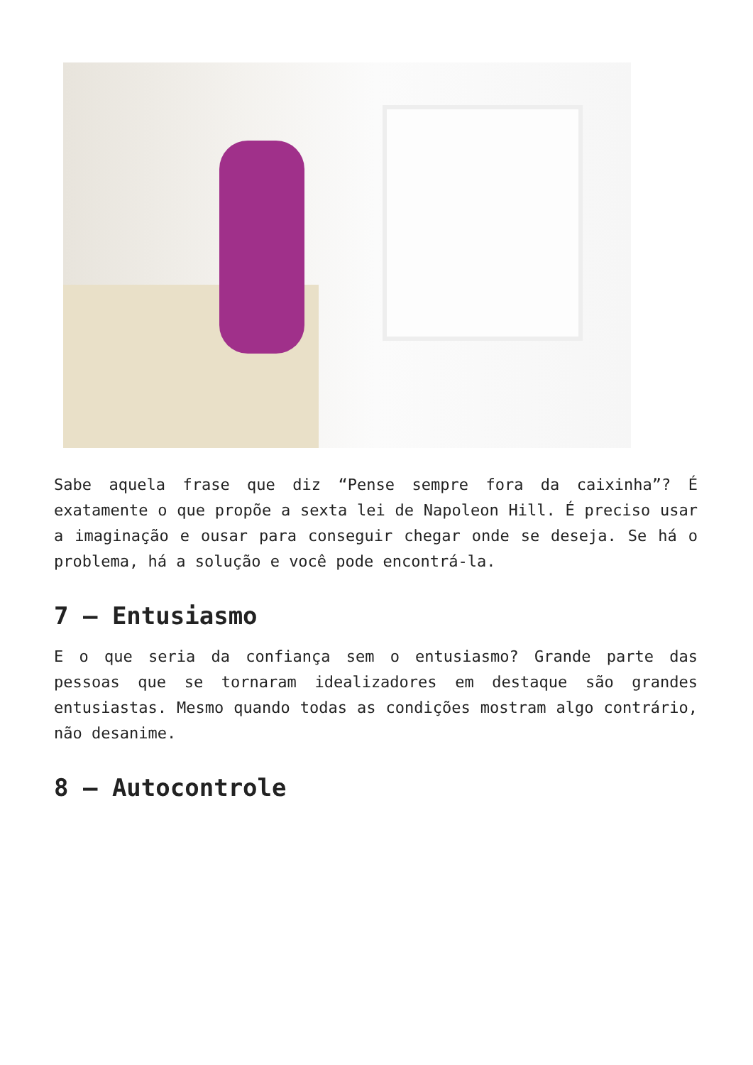Sabe aquela frase que diz “Pense sempre fora da caixinha”? É exatamente o que propõe a sexta lei de Napoleon Hill. É preciso usar a imaginação e ousar para conseguir chegar onde se deseja. Se há o problema, há a solução e você pode encontrá-la.
7 – Entusiasmo
E o que seria da confiança sem o entusiasmo? Grande parte das pessoas que se tornaram idealizadores em destaque são grandes entusiastas. Mesmo quando todas as condições mostram algo contrário, não desanime.
8 – Autocontrole